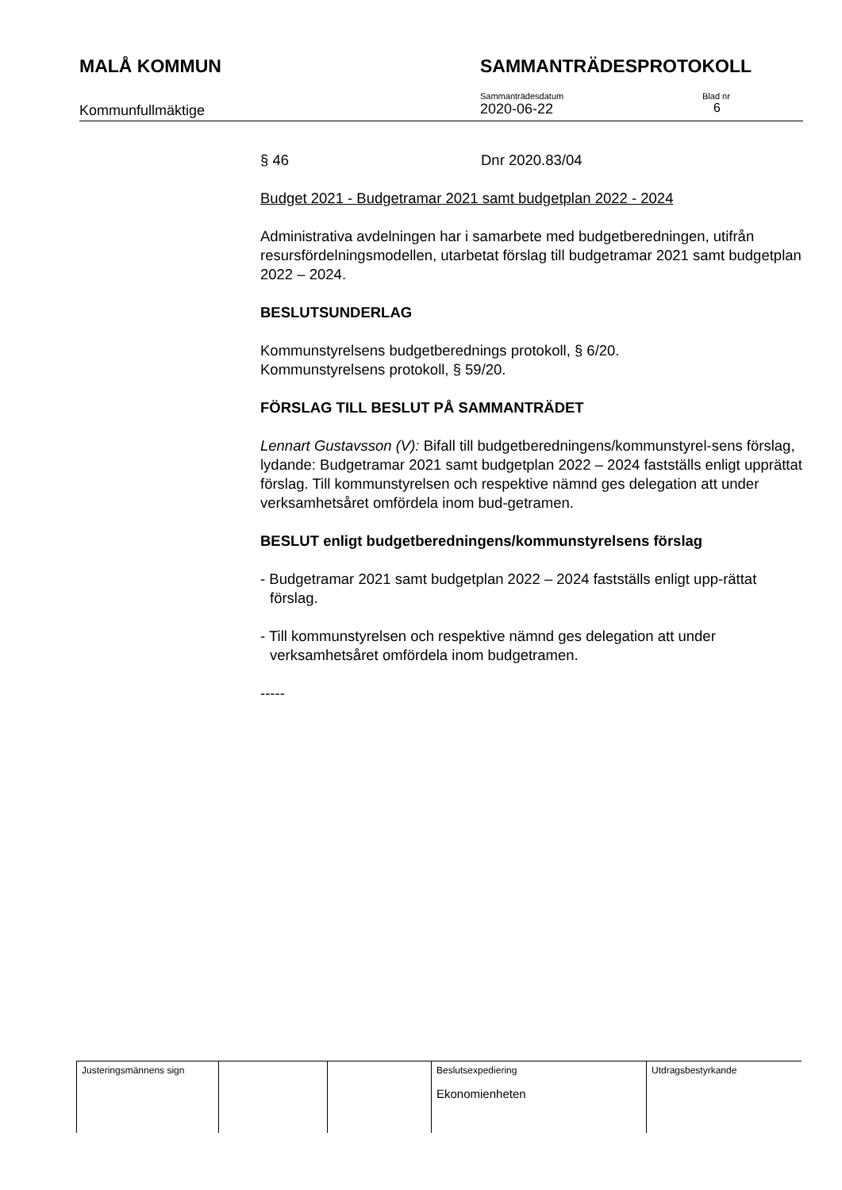MALÅ KOMMUN SAMMANTRÄDESPROTOKOLL
Kommunfullmäktige
Sammanträdesdatum
2020-06-22
Blad nr
6
§ 46 Dnr 2020.83/04
Budget 2021 - Budgetramar 2021 samt budgetplan 2022 - 2024
Administrativa avdelningen har i samarbete med budgetberedningen, utifrån resursfördelningsmodellen, utarbetat förslag till budgetramar 2021 samt budgetplan 2022 – 2024.
BESLUTSUNDERLAG
Kommunstyrelsens budgetberednings protokoll, § 6/20.
Kommunstyrelsens protokoll, § 59/20.
FÖRSLAG TILL BESLUT PÅ SAMMANTRÄDET
Lennart Gustavsson (V): Bifall till budgetberedningens/kommunstyrel-sens förslag, lydande: Budgetramar 2021 samt budgetplan 2022 – 2024 fastställs enligt upprättat förslag. Till kommunstyrelsen och respektive nämnd ges delegation att under verksamhetsåret omfördela inom bud-getramen.
BESLUT enligt budgetberedningens/kommunstyrelsens förslag
- Budgetramar 2021 samt budgetplan 2022 – 2024 fastställs enligt upp-rättat förslag.
- Till kommunstyrelsen och respektive nämnd ges delegation att under verksamhetsåret omfördela inom budgetramen.
-----
| Justeringsmännens sign | | | Beslutsexpediering Ekonomienheten | Utdragsbestyrkande |